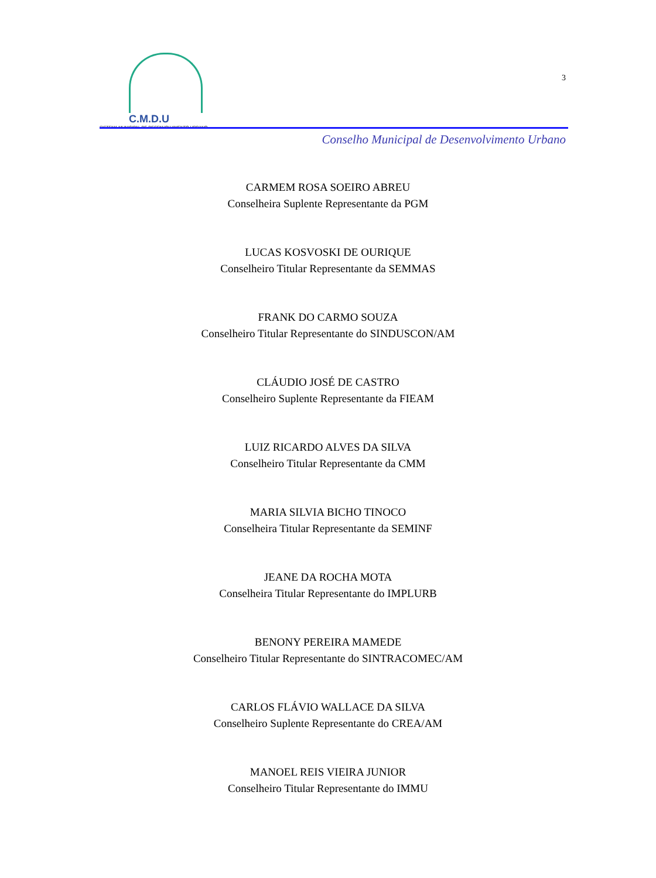C.M.D.U
SISTEMA MUNICIPAL DE DESENVOLVIMENTO URBANO
3
Conselho Municipal de Desenvolvimento Urbano
CARMEM ROSA SOEIRO ABREU
Conselheira Suplente Representante da PGM
LUCAS KOSVOSKI DE OURIQUE
Conselheiro Titular Representante da SEMMAS
FRANK DO CARMO SOUZA
Conselheiro Titular Representante do SINDUSCON/AM
CLÁUDIO JOSÉ DE CASTRO
Conselheiro Suplente Representante da FIEAM
LUIZ RICARDO ALVES DA SILVA
Conselheiro Titular Representante da CMM
MARIA SILVIA BICHO TINOCO
Conselheira Titular Representante da SEMINF
JEANE DA ROCHA MOTA
Conselheira Titular Representante do IMPLURB
BENONY PEREIRA MAMEDE
Conselheiro Titular Representante do SINTRACOMEC/AM
CARLOS FLÁVIO WALLACE DA SILVA
Conselheiro Suplente Representante do CREA/AM
MANOEL REIS VIEIRA JUNIOR
Conselheiro Titular Representante do IMMU